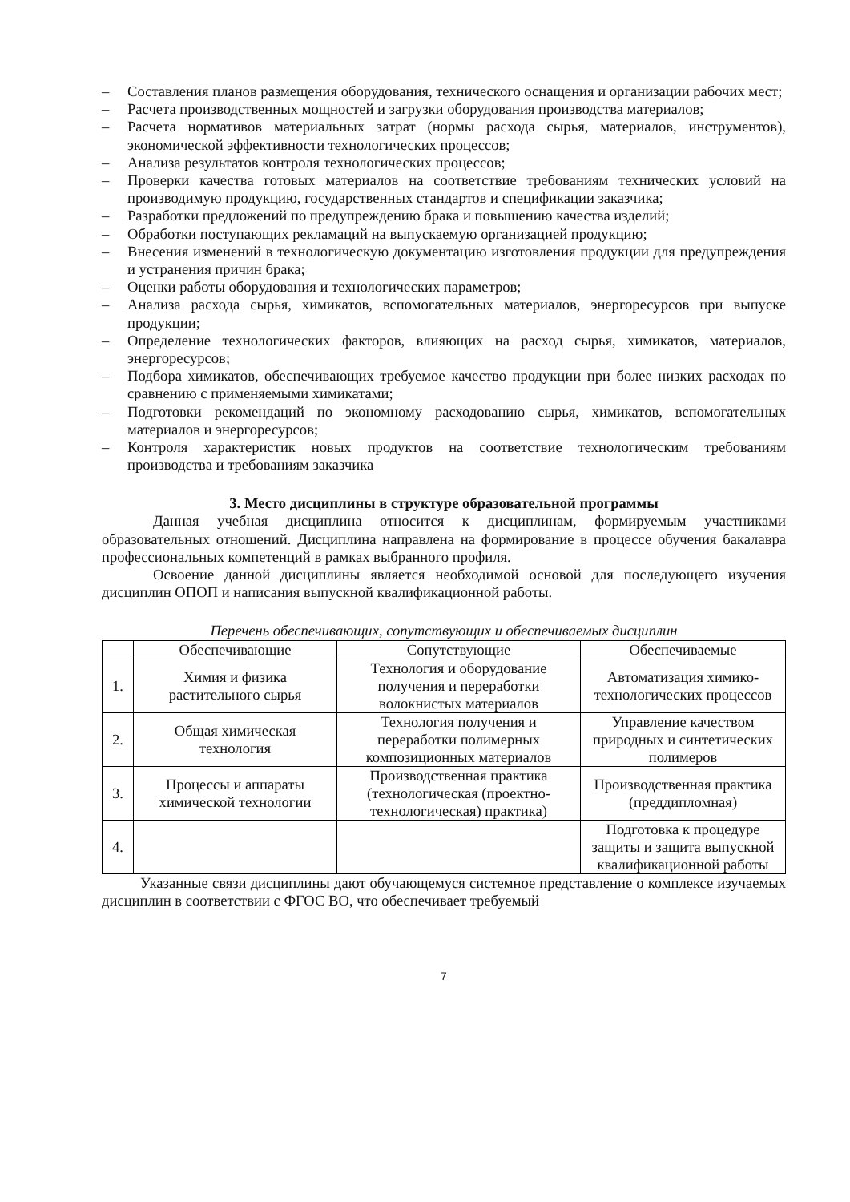– Составления планов размещения оборудования, технического оснащения и организации рабочих мест;
– Расчета производственных мощностей и загрузки оборудования производства материалов;
– Расчета нормативов материальных затрат (нормы расхода сырья, материалов, инструментов), экономической эффективности технологических процессов;
– Анализа результатов контроля технологических процессов;
– Проверки качества готовых материалов на соответствие требованиям технических условий на производимую продукцию, государственных стандартов и спецификации заказчика;
– Разработки предложений по предупреждению брака и повышению качества изделий;
– Обработки поступающих рекламаций на выпускаемую организацией продукцию;
– Внесения изменений в технологическую документацию изготовления продукции для предупреждения и устранения причин брака;
– Оценки работы оборудования и технологических параметров;
– Анализа расхода сырья, химикатов, вспомогательных материалов, энергоресурсов при выпуске продукции;
– Определение технологических факторов, влияющих на расход сырья, химикатов, материалов, энергоресурсов;
– Подбора химикатов, обеспечивающих требуемое качество продукции при более низких расходах по сравнению с применяемыми химикатами;
– Подготовки рекомендаций по экономному расходованию сырья, химикатов, вспомогательных материалов и энергоресурсов;
– Контроля характеристик новых продуктов на соответствие технологическим требованиям производства и требованиям заказчика
3. Место дисциплины в структуре образовательной программы
Данная учебная дисциплина относится к дисциплинам, формируемым участниками образовательных отношений. Дисциплина направлена на формирование в процессе обучения бакалавра профессиональных компетенций в рамках выбранного профиля.
Освоение данной дисциплины является необходимой основой для последующего изучения дисциплин ОПОП и написания выпускной квалификационной работы.
Перечень обеспечивающих, сопутствующих и обеспечиваемых дисциплин
| | Обеспечивающие | Сопутствующие | Обеспечиваемые |
| --- | --- | --- | --- |
| 1. | Химия и физика растительного сырья | Технология и оборудование получения и переработки волокнистых материалов | Автоматизация химико-технологических процессов |
| 2. | Общая химическая технология | Технология получения и переработки полимерных композиционных материалов | Управление качеством природных и синтетических полимеров |
| 3. | Процессы и аппараты химической технологии | Производственная практика (технологическая (проектно-технологическая) практика) | Производственная практика (преддипломная) |
| 4. | | | Подготовка к процедуре защиты и защита выпускной квалификационной работы |
Указанные связи дисциплины дают обучающемуся системное представление о комплексе изучаемых дисциплин в соответствии с ФГОС ВО, что обеспечивает требуемый
7